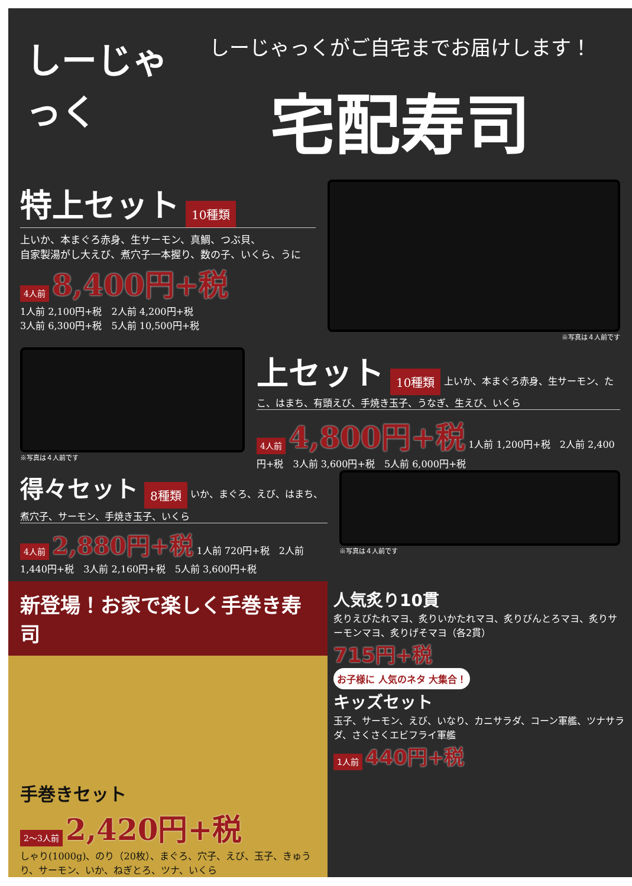しーじゃっく
しーじゃっくがご自宅までお届けします！
宅配寿司
特上セット
10種類
上いか、本まぐろ赤身、生サーモン、真鯛、つぶ貝、
自家製湯がし大えび、煮穴子一本握り、数の子、いくら、うに
4人前 8,400円+税
1人前 2,100円+税　2人前 4,200円+税
3人前 6,300円+税　5人前 10,500円+税
※写真は４人前です
※写真は４人前です
上セット
10種類 上いか、本まぐろ赤身、生サーモン、たこ、はまち、有頭えび、手焼き玉子、うなぎ、生えび、いくら
4人前 4,800円+税 1人前 1,200円+税　2人前 2,400円+税　3人前 3,600円+税　5人前 6,000円+税
得々セット
8種類 いか、まぐろ、えび、はまち、煮穴子、サーモン、手焼き玉子、いくら
4人前 2,880円+税 1人前 720円+税　2人前 1,440円+税　3人前 2,160円+税　5人前 3,600円+税
※写真は４人前です
新登場！お家で楽しく手巻き寿司
手巻きセット
2〜3人前 2,420円+税
しゃり(1000g)、のり（20枚）、まぐろ、穴子、えび、玉子、きゅうり、サーモン、いか、ねぎとろ、ツナ、いくら
人気炙り10貫
炙りえびたれマヨ、炙りいかたれマヨ、炙りびんとろマヨ、炙りサーモンマヨ、炙りげそマヨ（各2貫）
715円+税
お子様に 人気のネタ 大集合！
キッズセット
玉子、サーモン、えび、いなり、カニサラダ、コーン軍艦、ツナサラダ、さくさくエビフライ軍艦
1人前 440円+税